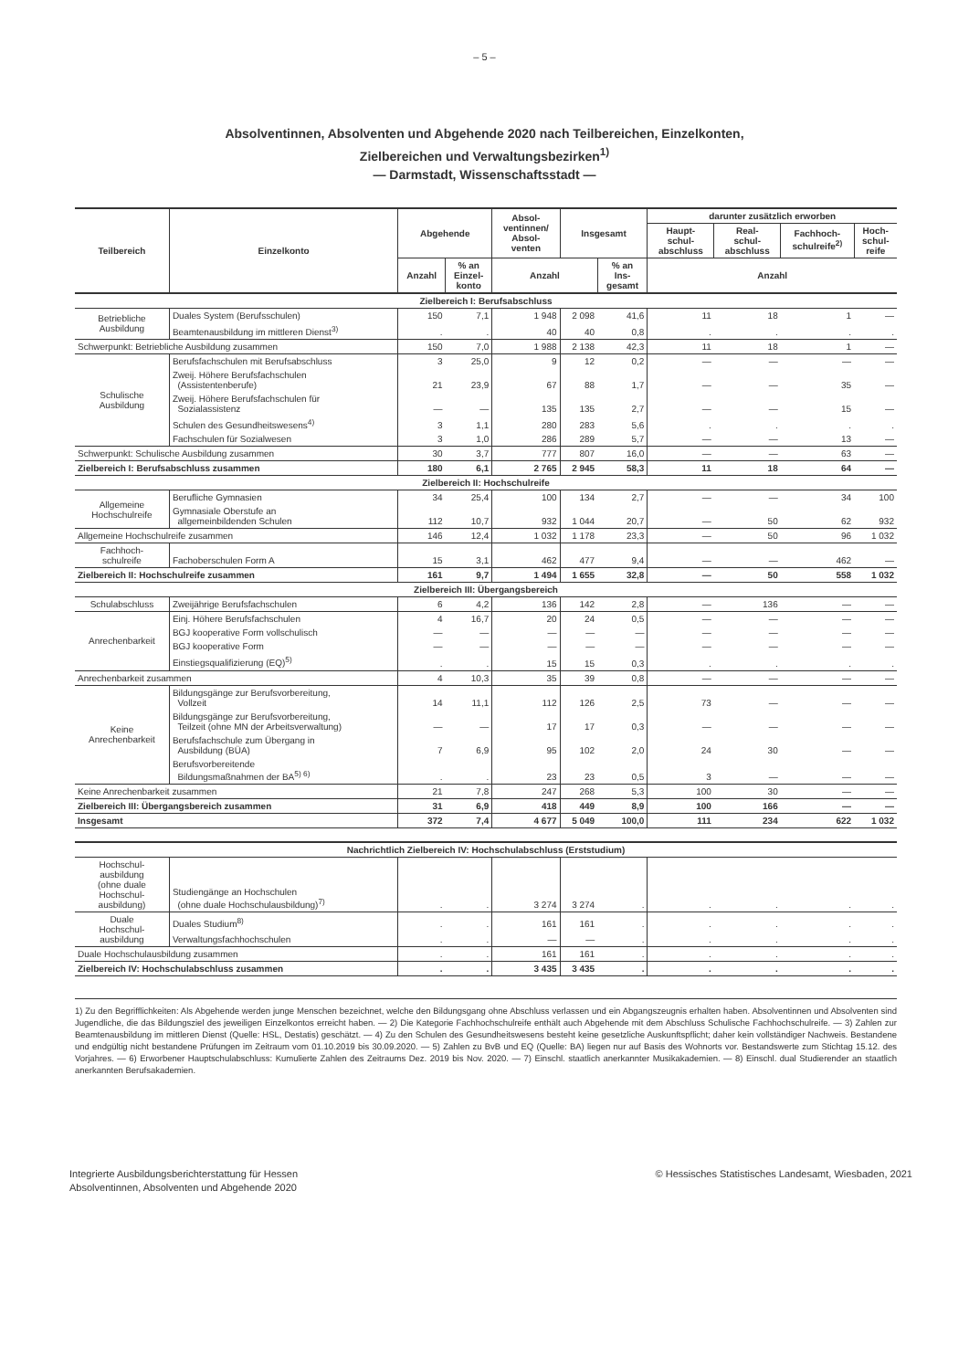– 5 –
Absolventinnen, Absolventen und Abgehende 2020 nach Teilbereichen, Einzelkonten,
Zielbereichen und Verwaltungsbezirken<sup>1)</sup>
— Darmstadt, Wissenschaftsstadt —
| Teilbereich | Einzelkonto | Abgehende | | Absol- ventinnen/ Absol- venten | Insgesamt | | darunter zusätzlich erworben | | | |
| --- | --- | --- | --- | --- | --- | --- | --- | --- | --- | --- |
| | | | | | | | Haupt- schul- abschluss | Real- schul- abschluss | Fachhoch- schulreife<sup>2)</sup> | Hoch- schul- reife |
| | | Anzahl | % an Einzel- konto | Anzahl | | % an Ins- gesamt | Anzahl | | | |
| Zielbereich I: Berufsabschluss | | | | | | | | | | |
| Betriebliche Ausbildung | Duales System (Berufsschulen) | 150 | 7,1 | 1 948 | 2 098 | 41,6 | 11 | 18 | 1 | — |
| | Beamtenausbildung im mittleren Dienst<sup>3)</sup> | . | . | 40 | 40 | 0,8 | . | . | . | . |
| Schwerpunkt: Betriebliche Ausbildung zusammen | | 150 | 7,0 | 1 988 | 2 138 | 42,3 | 11 | 18 | 1 | — |
| Schulische Ausbildung | Berufsfachschulen mit Berufsabschluss | 3 | 25,0 | 9 | 12 | 0,2 | — | — | — | — |
| | Zweij. Höhere Berufsfachschulen (Assistentenberufe) | 21 | 23,9 | 67 | 88 | 1,7 | — | — | 35 | — |
| | Zweij. Höhere Berufsfachschulen für Sozialassistenz | — | — | 135 | 135 | 2,7 | — | — | 15 | — |
| | Schulen des Gesundheitswesens<sup>4)</sup> | 3 | 1,1 | 280 | 283 | 5,6 | . | . | . | . |
| | Fachschulen für Sozialwesen | 3 | 1,0 | 286 | 289 | 5,7 | — | — | 13 | — |
| Schwerpunkt: Schulische Ausbildung zusammen | | 30 | 3,7 | 777 | 807 | 16,0 | — | — | 63 | — |
| Zielbereich I: Berufsabschluss zusammen | | 180 | 6,1 | 2 765 | 2 945 | 58,3 | 11 | 18 | 64 | — |
| Zielbereich II: Hochschulreife | | | | | | | | | | |
| Allgemeine Hochschulreife | Berufliche Gymnasien | 34 | 25,4 | 100 | 134 | 2,7 | — | — | 34 | 100 |
| | Gymnasiale Oberstufe an allgemeinbildenden Schulen | 112 | 10,7 | 932 | 1 044 | 20,7 | — | 50 | 62 | 932 |
| Allgemeine Hochschulreife zusammen | | 146 | 12,4 | 1 032 | 1 178 | 23,3 | — | 50 | 96 | 1 032 |
| Fachhoch- schulreife | Fachoberschulen Form A | 15 | 3,1 | 462 | 477 | 9,4 | — | — | 462 | — |
| Zielbereich II: Hochschulreife zusammen | | 161 | 9,7 | 1 494 | 1 655 | 32,8 | — | 50 | 558 | 1 032 |
| Zielbereich III: Übergangsbereich | | | | | | | | | | |
| Schulabschluss | Zweijährige Berufsfachschulen | 6 | 4,2 | 136 | 142 | 2,8 | — | 136 | — | — |
| Anrechenbarkeit | Einj. Höhere Berufsfachschulen | 4 | 16,7 | 20 | 24 | 0,5 | — | — | — | — |
| | BGJ kooperative Form vollschulisch | — | — | — | — | — | — | — | — | — |
| | BGJ kooperative Form | — | — | — | — | — | — | — | — | — |
| | Einstiegsqualifizierung (EQ)<sup>5)</sup> | . | . | 15 | 15 | 0,3 | . | . | . | . |
| Anrechenbarkeit zusammen | | 4 | 10,3 | 35 | 39 | 0,8 | — | — | — | — |
| Keine Anrechenbarkeit | Bildungsgänge zur Berufsvorbereitung, Vollzeit | 14 | 11,1 | 112 | 126 | 2,5 | 73 | — | — | — |
| | Bildungsgänge zur Berufsvorbereitung, Teilzeit (ohne MN der Arbeitsverwaltung) | — | — | 17 | 17 | 0,3 | — | — | — | — |
| | Berufsfachschule zum Übergang in Ausbildung (BÜA) | 7 | 6,9 | 95 | 102 | 2,0 | 24 | 30 | — | — |
| | Berufsvorbereitende Bildungsmaßnahmen der BA<sup>5) 6)</sup> | . | . | 23 | 23 | 0,5 | 3 | — | — | — |
| Keine Anrechenbarkeit zusammen | | 21 | 7,8 | 247 | 268 | 5,3 | 100 | 30 | — | — |
| Zielbereich III: Übergangsbereich zusammen | | 31 | 6,9 | 418 | 449 | 8,9 | 100 | 166 | — | — |
| Insgesamt | | 372 | 7,4 | 4 677 | 5 049 | 100,0 | 111 | 234 | 622 | 1 032 |
| Nachrichtlich Zielbereich IV: Hochschulabschluss (Erststudium) | | | | | | | | | | |
| Hochschul- ausbildung (ohne duale Hochschul- ausbildung) | Studiengänge an Hochschulen (ohne duale Hochschulausbildung)<sup>7)</sup> | . | . | 3 274 | 3 274 | . | . | . | . | . |
| Duale Hochschul- ausbildung | Duales Studium<sup>8)</sup> | . | . | 161 | 161 | . | . | . | . | . |
| | Verwaltungsfachhochschulen | . | . | — | — | . | . | . | . | . |
| Duale Hochschulausbildung zusammen | | . | . | 161 | 161 | . | . | . | . | . |
| Zielbereich IV: Hochschulabschluss zusammen | | . | . | 3 435 | 3 435 | . | . | . | . | . |
1) Zu den Begrifflichkeiten: Als Abgehende werden junge Menschen bezeichnet, welche den Bildungsgang ohne Abschluss verlassen und ein Abgangszeugnis erhalten haben. Absolventinnen und Absolventen sind Jugendliche, die das Bildungsziel des jeweiligen Einzelkontos erreicht haben. — 2) Die Kategorie Fachhochschulreife enthält auch Abgehende mit dem Abschluss Schulische Fachhochschulreife. — 3) Zahlen zur Beamtenausbildung im mittleren Dienst (Quelle: HSL, Destatis) geschätzt. — 4) Zu den Schulen des Gesundheitswesens besteht keine gesetzliche Auskunftspflicht; daher kein vollständiger Nachweis. Bestandene und endgültig nicht bestandene Prüfungen im Zeitraum vom 01.10.2019 bis 30.09.2020. — 5) Zahlen zu BvB und EQ (Quelle: BA) liegen nur auf Basis des Wohnorts vor. Bestandswerte zum Stichtag 15.12. des Vorjahres. — 6) Erworbener Hauptschulabschluss: Kumulierte Zahlen des Zeitraums Dez. 2019 bis Nov. 2020. — 7) Einschl. staatlich anerkannter Musikakademien. — 8) Einschl. dual Studierender an staatlich anerkannten Berufsakademien.
Integrierte Ausbildungsberichterstattung für Hessen
Absolventinnen, Absolventen und Abgehende 2020
© Hessisches Statistisches Landesamt, Wiesbaden, 2021